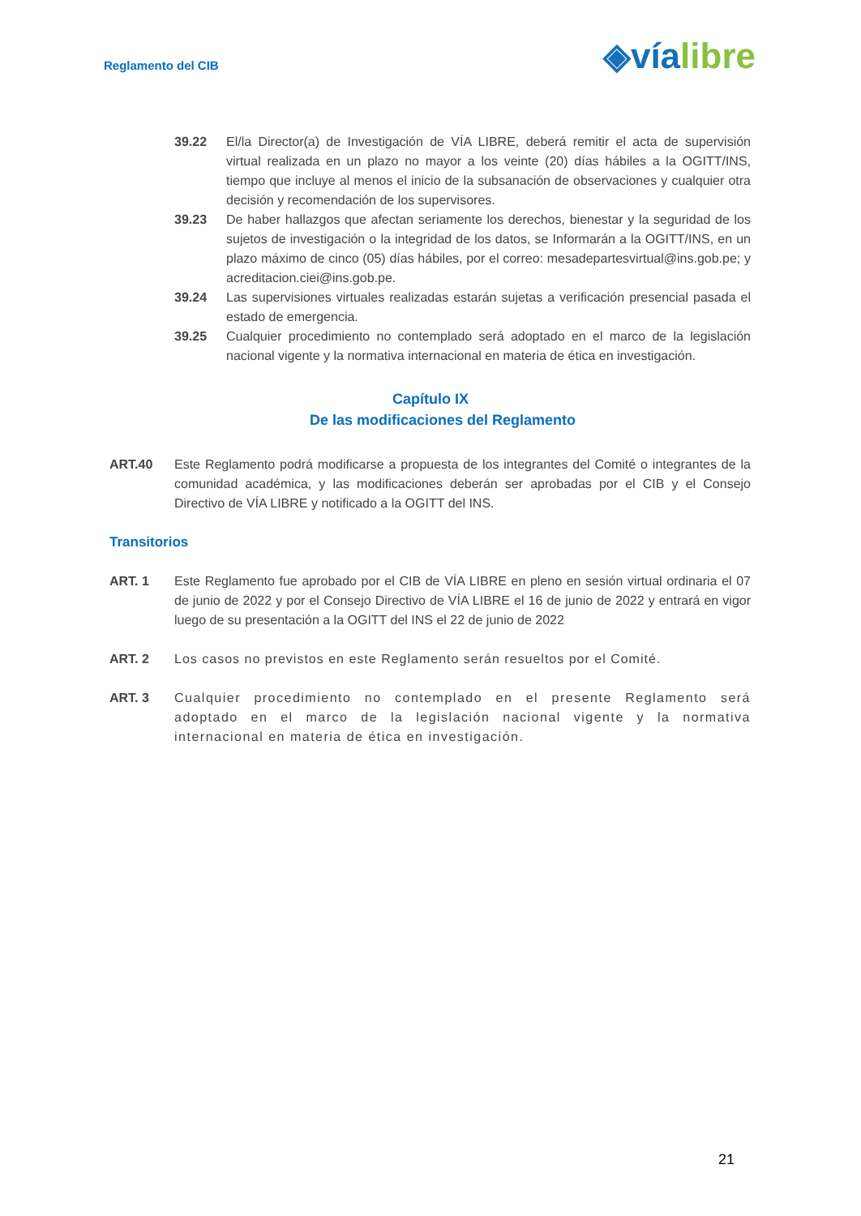Reglamento del CIB
◈vía libre
39.22 El/la Director(a) de Investigación de VÍA LIBRE, deberá remitir el acta de supervisión virtual realizada en un plazo no mayor a los veinte (20) días hábiles a la OGITT/INS, tiempo que incluye al menos el inicio de la subsanación de observaciones y cualquier otra decisión y recomendación de los supervisores.
39.23 De haber hallazgos que afectan seriamente los derechos, bienestar y la seguridad de los sujetos de investigación o la integridad de los datos, se Informarán a la OGITT/INS, en un plazo máximo de cinco (05) días hábiles, por el correo: mesadepartesvirtual@ins.gob.pe; y acreditacion.ciei@ins.gob.pe.
39.24 Las supervisiones virtuales realizadas estarán sujetas a verificación presencial pasada el estado de emergencia.
39.25 Cualquier procedimiento no contemplado será adoptado en el marco de la legislación nacional vigente y la normativa internacional en materia de ética en investigación.
Capítulo IX
De las modificaciones del Reglamento
ART.40 Este Reglamento podrá modificarse a propuesta de los integrantes del Comité o integrantes de la comunidad académica, y las modificaciones deberán ser aprobadas por el CIB y el Consejo Directivo de VÍA LIBRE y notificado a la OGITT del INS.
Transitorios
ART. 1 Este Reglamento fue aprobado por el CIB de VÍA LIBRE en pleno en sesión virtual ordinaria el 07 de junio de 2022 y por el Consejo Directivo de VÍA LIBRE el 16 de junio de 2022 y entrará en vigor luego de su presentación a la OGITT del INS el 22 de junio de 2022
ART. 2 Los casos no previstos en este Reglamento serán resueltos por el Comité.
ART. 3 Cualquier procedimiento no contemplado en el presente Reglamento será adoptado en el marco de la legislación nacional vigente y la normativa internacional en materia de ética en investigación.
21